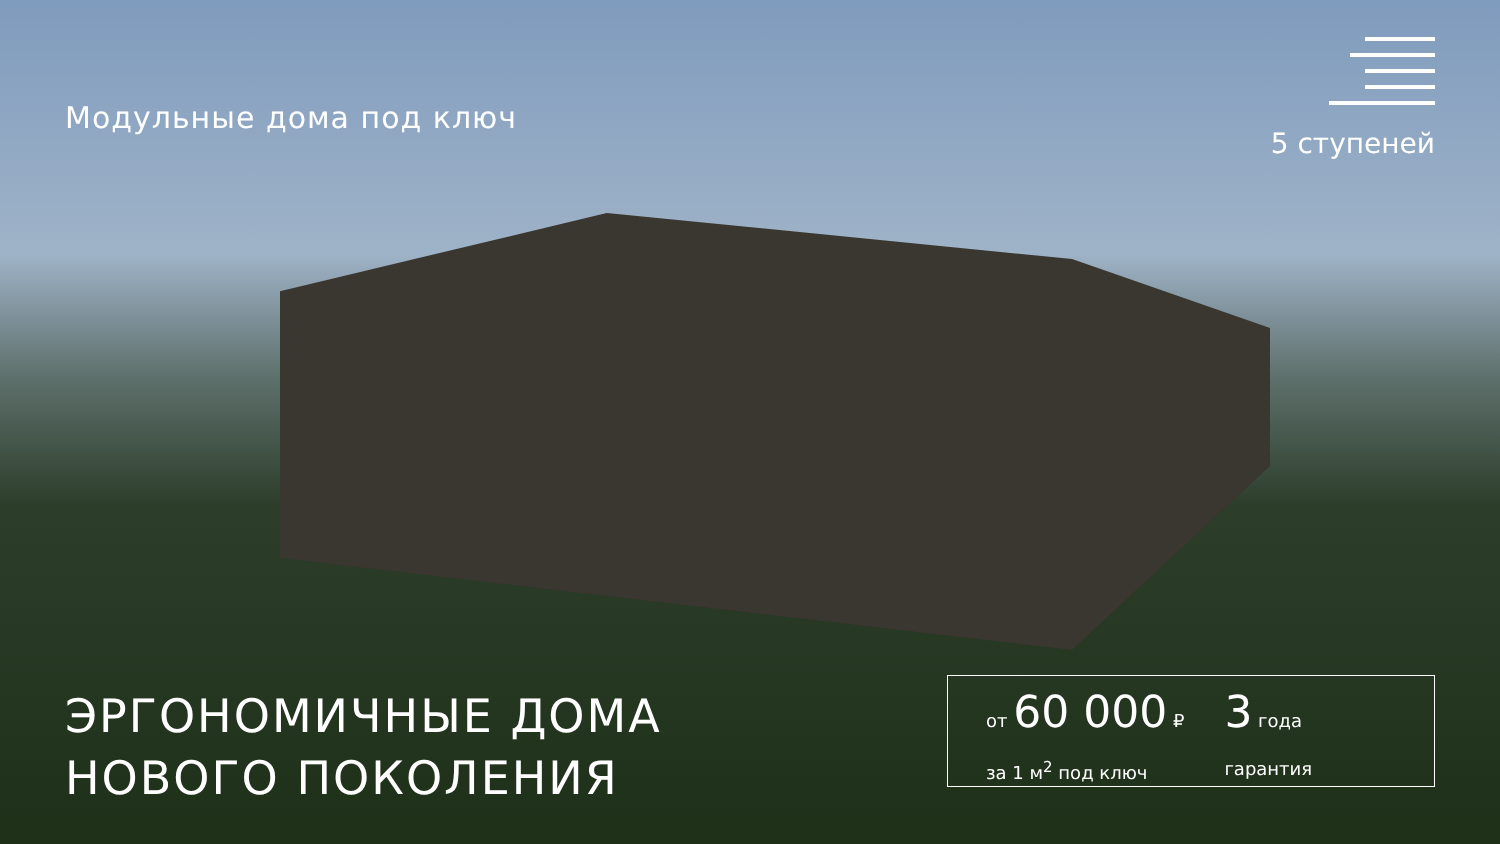Модульные дома под ключ
5 ступеней
ЭРГОНОМИЧНЫЕ ДОМА
НОВОГО ПОКОЛЕНИЯ
от 60 000 ₽
за 1 м<sup>2</sup> под ключ
3 года
гарантия